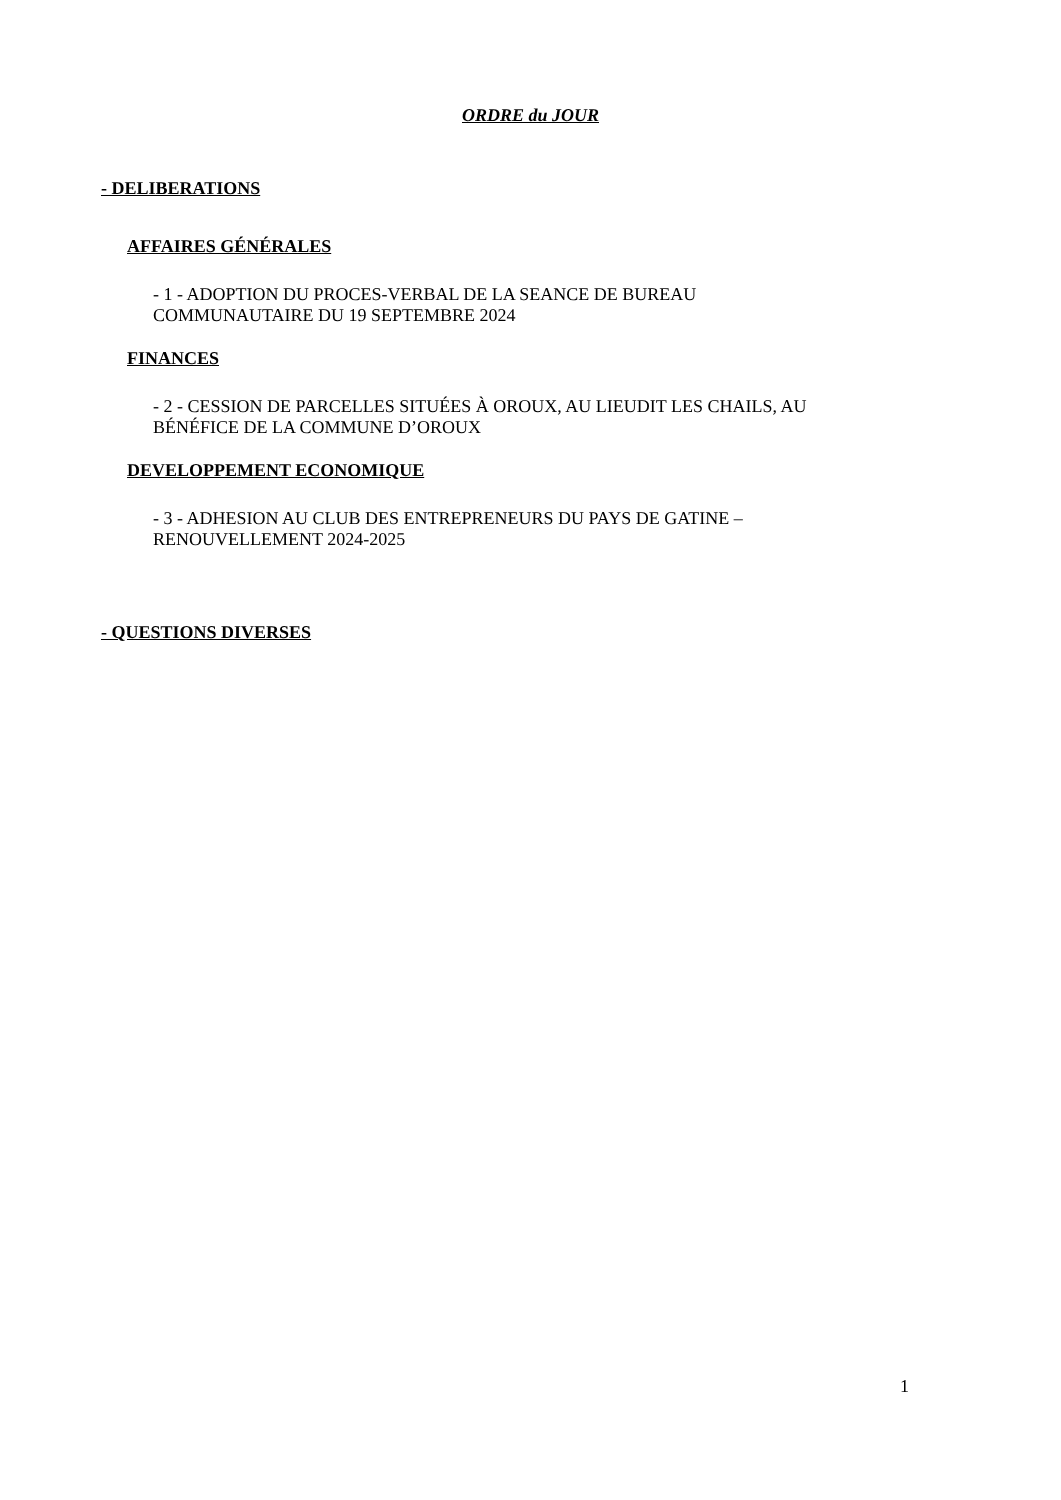ORDRE du JOUR
- DELIBERATIONS
AFFAIRES GÉNÉRALES
- 1 - ADOPTION DU PROCES-VERBAL DE LA SEANCE DE BUREAU
COMMUNAUTAIRE DU 19 SEPTEMBRE 2024
FINANCES
- 2 - CESSION DE PARCELLES SITUÉES À OROUX, AU LIEUDIT LES CHAILS, AU
BÉNÉFICE DE LA COMMUNE D’OROUX
DEVELOPPEMENT ECONOMIQUE
- 3 - ADHESION AU CLUB DES ENTREPRENEURS DU PAYS DE GATINE –
RENOUVELLEMENT 2024-2025
- QUESTIONS DIVERSES
1